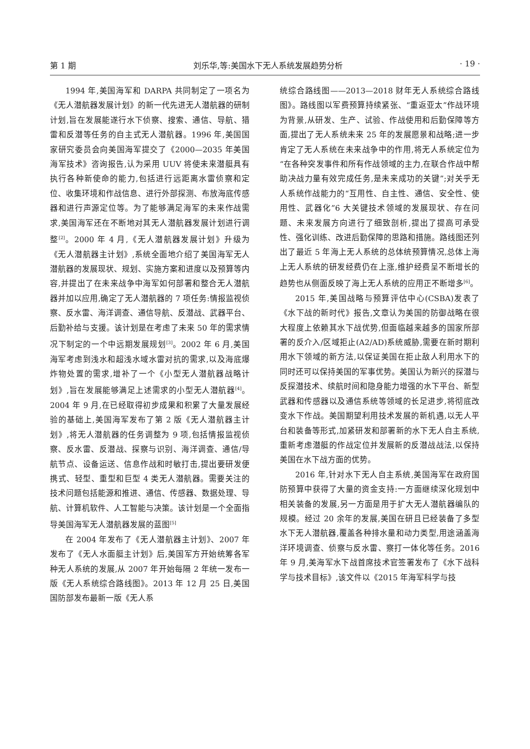第 1 期 刘乐华,等:美国水下无人系统发展趋势分析 · 19 ·
1994 年,美国海军和 DARPA 共同制定了一项名为《无人潜航器发展计划》的新一代先进无人潜航器的研制计划,旨在发展能遂行水下侦察、搜索、通信、导航、猎雷和反潜等任务的自主式无人潜航器。1996 年,美国国家研究委员会向美国海军提交了《2000—2035 年美国海军技术》咨询报告,认为采用 UUV 将使未来潜艇具有执行各种新使命的能力,包括进行远距离水雷侦察和定位、收集环境和作战信息、进行外部探测、布放海底传感器和进行声源定位等。为了能够满足海军的未来作战需求,美国海军还在不断地对其无人潜航器发展计划进行调整<sup>[2]</sup>。2000 年 4 月,《无人潜航器发展计划》升级为《无人潜航器主计划》,系统全面地介绍了美国海军无人潜航器的发展现状、规划、实施方案和进度以及预算等内容,并提出了在未来战争中海军如何部署和整合无人潜航器并加以应用,确定了无人潜航器的 7 项任务:情报监视侦察、反水雷、海洋调查、通信导航、反潜战、武器平台、后勤补给与支援。该计划是在考虑了未来 50 年的需求情况下制定的一个中远期发展规划<sup>[3]</sup>。2002 年 6 月,美国海军考虑到浅水和超浅水域水雷对抗的需求,以及海底爆炸物处置的需求,增补了一个《小型无人潜航器战略计划》,旨在发展能够满足上述需求的小型无人潜航器<sup>[4]</sup>。2004 年 9 月,在已经取得初步成果和积累了大量发展经验的基础上,美国海军发布了第 2 版《无人潜航器主计划》,将无人潜航器的任务调整为 9 项,包括情报监视侦察、反水雷、反潜战、探察与识别、海洋调查、通信/导航节点、设备运送、信息作战和时敏打击,提出要研发便携式、轻型、重型和巨型 4 类无人潜航器。需要关注的技术问题包括能源和推进、通信、传感器、数据处理、导航、计算机软件、人工智能与决策。该计划是一个全面指导美国海军无人潜航器发展的蓝图<sup>[5]</sup>
在 2004 年发布了《无人潜航器主计划》、2007 年发布了《无人水面艇主计划》后,美国军方开始统筹各军种无人系统的发展,从 2007 年开始每隔 2 年统一发布一版《无人系统综合路线图》。2013 年 12 月 25 日,美国国防部发布最新一版《无人系
统综合路线图——2013—2018 财年无人系统综合路线图》。路线图以军费预算持续紧张、“重返亚太”作战环境为背景,从研发、生产、试验、作战使用和后勤保障等方面,提出了无人系统未来 25 年的发展愿景和战略;进一步肯定了无人系统在未来战争中的作用,将无人系统定位为“在各种突发事件和所有作战领域的主力,在联合作战中帮助决战力量有效完成任务,是未来成功的关键”;对关乎无人系统作战能力的“互用性、自主性、通信、安全性、使用性、武器化”6 大关键技术领域的发展现状、存在问题、未来发展方向进行了细致剖析,提出了提高可承受性、强化训练、改进后勤保障的思路和措施。路线图还列出了最近 5 年海上无人系统的总体统预算情况,总体上海上无人系统的研发经费仍在上涨,维护经费呈不断增长的趋势也从侧面反映了海上无人系统的应用正不断增多<sup>[6]</sup>。
2015 年,美国战略与预算评估中心(CSBA)发表了《水下战的新时代》报告,文章认为美国的防御战略在很大程度上依赖其水下战优势,但面临越来越多的国家所部署的反介入/区域拒止(A2/AD)系统威胁,需要在新时期利用水下领域的新方法,以保证美国在拒止敌人利用水下的同时还可以保持美国的军事优势。美国认为新兴的探潜与反探潜技术、续航时间和隐身能力增强的水下平台、新型武器和传感器以及通信系统等领域的长足进步,将彻底改变水下作战。美国期望利用技术发展的新机遇,以无人平台和装备等形式,加紧研发和部署新的水下无人自主系统,重新考虑潜艇的作战定位并发展新的反潜战战法,以保持美国在水下战方面的优势。
2016 年,针对水下无人自主系统,美国海军在政府国防预算中获得了大量的资金支持:一方面继续深化规划中相关装备的发展,另一方面是用于扩大无人潜航器编队的规模。经过 20 余年的发展,美国在研且已经装备了多型水下无人潜航器,覆盖各种排水量和动力类型,用途涵盖海洋环境调查、侦察与反水雷、察打一体化等任务。2016 年 9 月,美海军水下战首席技术官签署发布了《水下战科学与技术目标》,该文件以《2015 年海军科学与技